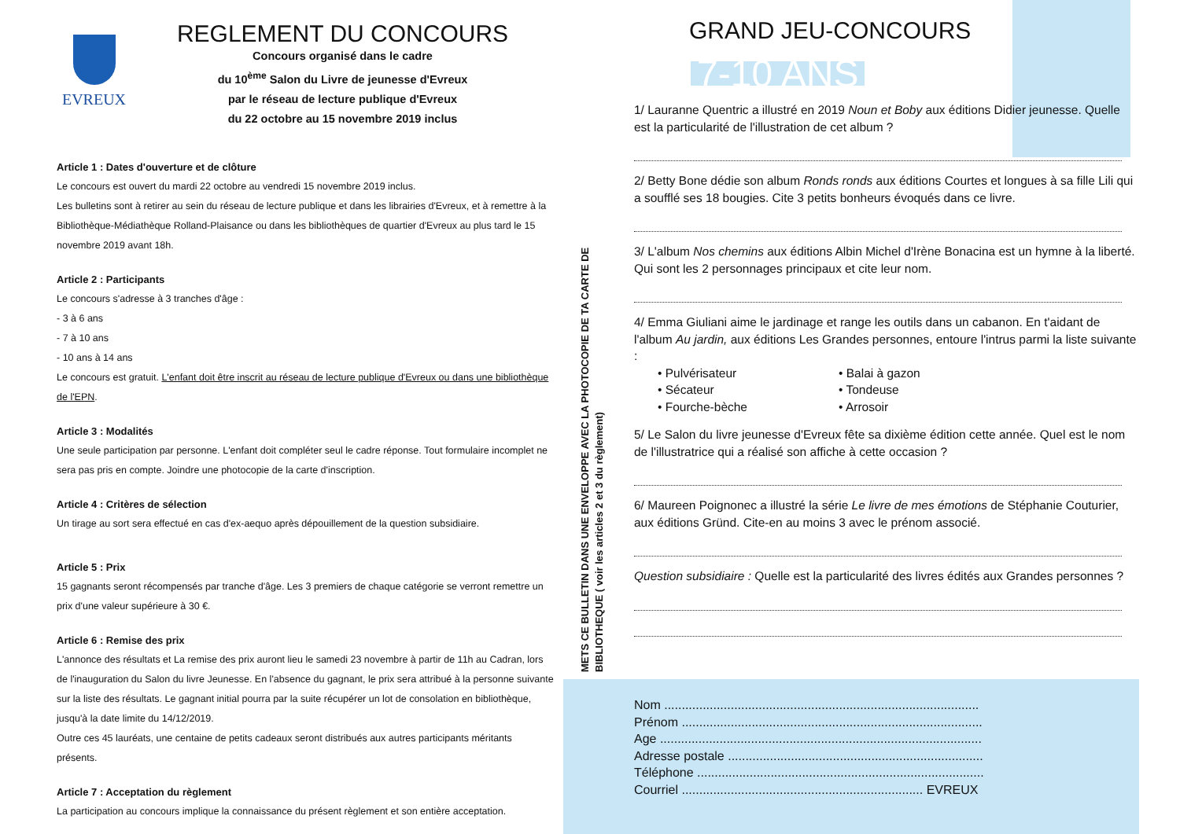EVREUX
REGLEMENT DU CONCOURS
Concours organisé dans le cadre
du 10<sup>ème</sup> Salon du Livre de jeunesse d'Evreux
par le réseau de lecture publique d'Evreux
du 22 octobre au 15 novembre 2019 inclus
Article 1 : Dates d'ouverture et de clôture
Le concours est ouvert du mardi 22 octobre au vendredi 15 novembre 2019 inclus.
Les bulletins sont à retirer au sein du réseau de lecture publique et dans les librairies d'Evreux, et à remettre à la Bibliothèque-Médiathèque Rolland-Plaisance ou dans les bibliothèques de quartier d'Evreux au plus tard le 15 novembre 2019 avant 18h.
Article 2 : Participants
Le concours s'adresse à 3 tranches d'âge :
- 3 à 6 ans
- 7 à 10 ans
- 10 ans à 14 ans
Le concours est gratuit. L'enfant doit être inscrit au réseau de lecture publique d'Evreux ou dans une bibliothèque de l'EPN.
Article 3 : Modalités
Une seule participation par personne. L'enfant doit compléter seul le cadre réponse. Tout formulaire incomplet ne sera pas pris en compte. Joindre une photocopie de la carte d'inscription.
Article 4 : Critères de sélection
Un tirage au sort sera effectué en cas d'ex-aequo après dépouillement de la question subsidiaire.
Article 5 : Prix
15 gagnants seront récompensés par tranche d'âge. Les 3 premiers de chaque catégorie se verront remettre un prix d'une valeur supérieure à 30 €.
Article 6 : Remise des prix
L'annonce des résultats et La remise des prix auront lieu le samedi 23 novembre à partir de 11h au Cadran, lors de l'inauguration du Salon du livre Jeunesse. En l'absence du gagnant, le prix sera attribué à la personne suivante sur la liste des résultats. Le gagnant initial pourra par la suite récupérer un lot de consolation en bibliothèque, jusqu'à la date limite du 14/12/2019.
Outre ces 45 lauréats, une centaine de petits cadeaux seront distribués aux autres participants méritants présents.
Article 7 : Acceptation du règlement
La participation au concours implique la connaissance du présent règlement et son entière acceptation.
METS CE BULLETIN DANS UNE ENVELOPPE AVEC LA PHOTOCOPIE DE TA CARTE DE BIBLIOTHEQUE ( voir les articles 2 et 3 du règlement)
GRAND JEU-CONCOURS
7-10 ANS
1/ Lauranne Quentric a illustré en 2019 Noun et Boby aux éditions Didier jeunesse. Quelle est la particularité de l'illustration de cet album ?
2/ Betty Bone dédie son album Ronds ronds aux éditions Courtes et longues à sa fille Lili qui a soufflé ses 18 bougies. Cite 3 petits bonheurs évoqués dans ce livre.
3/ L'album Nos chemins aux éditions Albin Michel d'Irène Bonacina est un hymne à la liberté. Qui sont les 2 personnages principaux et cite leur nom.
4/ Emma Giuliani aime le jardinage et range les outils dans un cabanon. En t'aidant de l'album Au jardin, aux éditions Les Grandes personnes, entoure l'intrus parmi la liste suivante :
• Pulvérisateur
• Sécateur
• Fourche-bèche
• Balai à gazon
• Tondeuse
• Arrosoir
5/ Le Salon du livre jeunesse d'Evreux fête sa dixième édition cette année. Quel est le nom de l'illustratrice qui a réalisé son affiche à cette occasion ?
6/ Maureen Poignonec a illustré la série Le livre de mes émotions de Stéphanie Couturier, aux éditions Gründ. Cite-en au moins 3 avec le prénom associé.
Question subsidiaire : Quelle est la particularité des livres édités aux Grandes personnes ?
Nom ..........................................................................................
Prénom ......................................................................................
Age ............................................................................................
Adresse postale .........................................................................
Téléphone ..................................................................................
Courriel ..................................................................... EVREUX